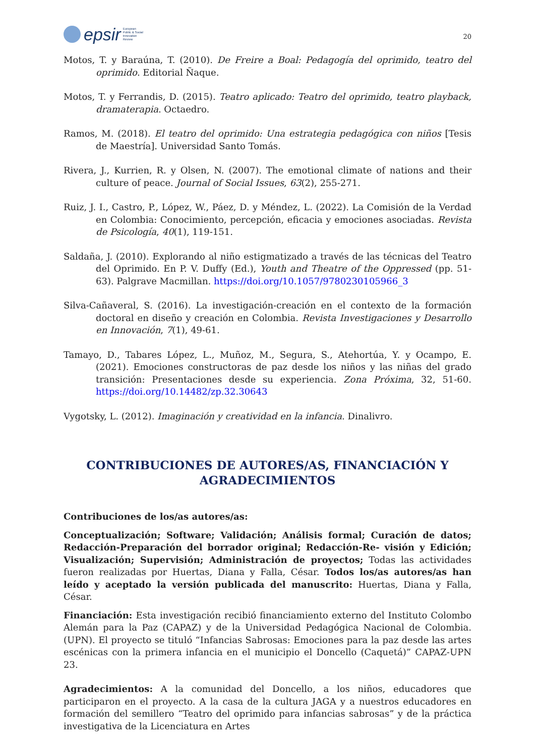epsir European
Public & Social
Innovation
Review
20
Motos, T. y Baraúna, T. (2010). De Freire a Boal: Pedagogía del oprimido, teatro del oprimido. Editorial Ñaque.
Motos, T. y Ferrandis, D. (2015). Teatro aplicado: Teatro del oprimido, teatro playback, dramaterapia. Octaedro.
Ramos, M. (2018). El teatro del oprimido: Una estrategia pedagógica con niños [Tesis de Maestría]. Universidad Santo Tomás.
Rivera, J., Kurrien, R. y Olsen, N. (2007). The emotional climate of nations and their culture of peace. Journal of Social Issues, 63(2), 255-271.
Ruiz, J. I., Castro, P., López, W., Páez, D. y Méndez, L. (2022). La Comisión de la Verdad en Colombia: Conocimiento, percepción, eficacia y emociones asociadas. Revista de Psicología, 40(1), 119-151.
Saldaña, J. (2010). Explorando al niño estigmatizado a través de las técnicas del Teatro del Oprimido. En P. V. Duffy (Ed.), Youth and Theatre of the Oppressed (pp. 51-63). Palgrave Macmillan. https://doi.org/10.1057/9780230105966_3
Silva-Cañaveral, S. (2016). La investigación-creación en el contexto de la formación doctoral en diseño y creación en Colombia. Revista Investigaciones y Desarrollo en Innovación, 7(1), 49-61.
Tamayo, D., Tabares López, L., Muñoz, M., Segura, S., Atehortúa, Y. y Ocampo, E. (2021). Emociones constructoras de paz desde los niños y las niñas del grado transición: Presentaciones desde su experiencia. Zona Próxima, 32, 51-60. https://doi.org/10.14482/zp.32.30643
Vygotsky, L. (2012). Imaginación y creatividad en la infancia. Dinalivro.
CONTRIBUCIONES DE AUTORES/AS, FINANCIACIÓN Y AGRADECIMIENTOS
Contribuciones de los/as autores/as:
Conceptualización; Software; Validación; Análisis formal; Curación de datos; Redacción-Preparación del borrador original; Redacción-Re- visión y Edición; Visualización; Supervisión; Administración de proyectos; Todas las actividades fueron realizadas por Huertas, Diana y Falla, César. Todos los/as autores/as han leído y aceptado la versión publicada del manuscrito: Huertas, Diana y Falla, César.
Financiación: Esta investigación recibió financiamiento externo del Instituto Colombo Alemán para la Paz (CAPAZ) y de la Universidad Pedagógica Nacional de Colombia. (UPN). El proyecto se tituló “Infancias Sabrosas: Emociones para la paz desde las artes escénicas con la primera infancia en el municipio el Doncello (Caquetá)” CAPAZ-UPN 23.
Agradecimientos: A la comunidad del Doncello, a los niños, educadores que participaron en el proyecto. A la casa de la cultura JAGA y a nuestros educadores en formación del semillero “Teatro del oprimido para infancias sabrosas” y de la práctica investigativa de la Licenciatura en Artes